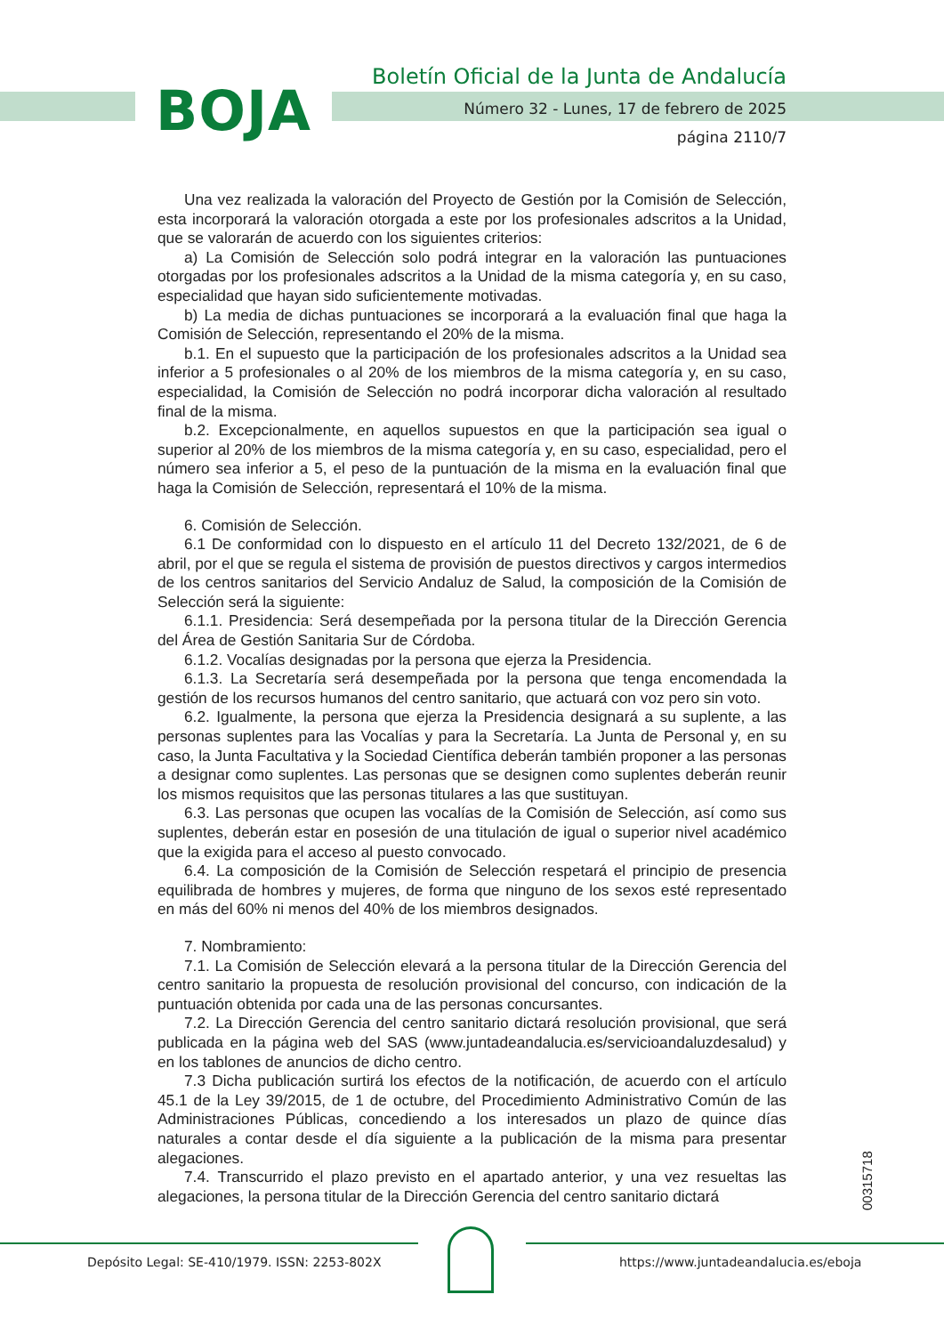BOJA
Boletín Oficial de la Junta de Andalucía
Número 32 - Lunes, 17 de febrero de 2025
página 2110/7
Una vez realizada la valoración del Proyecto de Gestión por la Comisión de Selección, esta incorporará la valoración otorgada a este por los profesionales adscritos a la Unidad, que se valorarán de acuerdo con los siguientes criterios:
a) La Comisión de Selección solo podrá integrar en la valoración las puntuaciones otorgadas por los profesionales adscritos a la Unidad de la misma categoría y, en su caso, especialidad que hayan sido suficientemente motivadas.
b) La media de dichas puntuaciones se incorporará a la evaluación final que haga la Comisión de Selección, representando el 20% de la misma.
b.1. En el supuesto que la participación de los profesionales adscritos a la Unidad sea inferior a 5 profesionales o al 20% de los miembros de la misma categoría y, en su caso, especialidad, la Comisión de Selección no podrá incorporar dicha valoración al resultado final de la misma.
b.2. Excepcionalmente, en aquellos supuestos en que la participación sea igual o superior al 20% de los miembros de la misma categoría y, en su caso, especialidad, pero el número sea inferior a 5, el peso de la puntuación de la misma en la evaluación final que haga la Comisión de Selección, representará el 10% de la misma.
6. Comisión de Selección.
6.1 De conformidad con lo dispuesto en el artículo 11 del Decreto 132/2021, de 6 de abril, por el que se regula el sistema de provisión de puestos directivos y cargos intermedios de los centros sanitarios del Servicio Andaluz de Salud, la composición de la Comisión de Selección será la siguiente:
6.1.1. Presidencia: Será desempeñada por la persona titular de la Dirección Gerencia del Área de Gestión Sanitaria Sur de Córdoba.
6.1.2. Vocalías designadas por la persona que ejerza la Presidencia.
6.1.3. La Secretaría será desempeñada por la persona que tenga encomendada la gestión de los recursos humanos del centro sanitario, que actuará con voz pero sin voto.
6.2. Igualmente, la persona que ejerza la Presidencia designará a su suplente, a las personas suplentes para las Vocalías y para la Secretaría. La Junta de Personal y, en su caso, la Junta Facultativa y la Sociedad Científica deberán también proponer a las personas a designar como suplentes. Las personas que se designen como suplentes deberán reunir los mismos requisitos que las personas titulares a las que sustituyan.
6.3. Las personas que ocupen las vocalías de la Comisión de Selección, así como sus suplentes, deberán estar en posesión de una titulación de igual o superior nivel académico que la exigida para el acceso al puesto convocado.
6.4. La composición de la Comisión de Selección respetará el principio de presencia equilibrada de hombres y mujeres, de forma que ninguno de los sexos esté representado en más del 60% ni menos del 40% de los miembros designados.
7. Nombramiento:
7.1. La Comisión de Selección elevará a la persona titular de la Dirección Gerencia del centro sanitario la propuesta de resolución provisional del concurso, con indicación de la puntuación obtenida por cada una de las personas concursantes.
7.2. La Dirección Gerencia del centro sanitario dictará resolución provisional, que será publicada en la página web del SAS (www.juntadeandalucia.es/servicioandaluzdesalud) y en los tablones de anuncios de dicho centro.
7.3 Dicha publicación surtirá los efectos de la notificación, de acuerdo con el artículo 45.1 de la Ley 39/2015, de 1 de octubre, del Procedimiento Administrativo Común de las Administraciones Públicas, concediendo a los interesados un plazo de quince días naturales a contar desde el día siguiente a la publicación de la misma para presentar alegaciones.
7.4. Transcurrido el plazo previsto en el apartado anterior, y una vez resueltas las alegaciones, la persona titular de la Dirección Gerencia del centro sanitario dictará
00315718
Depósito Legal: SE-410/1979. ISSN: 2253-802X https://www.juntadeandalucia.es/eboja